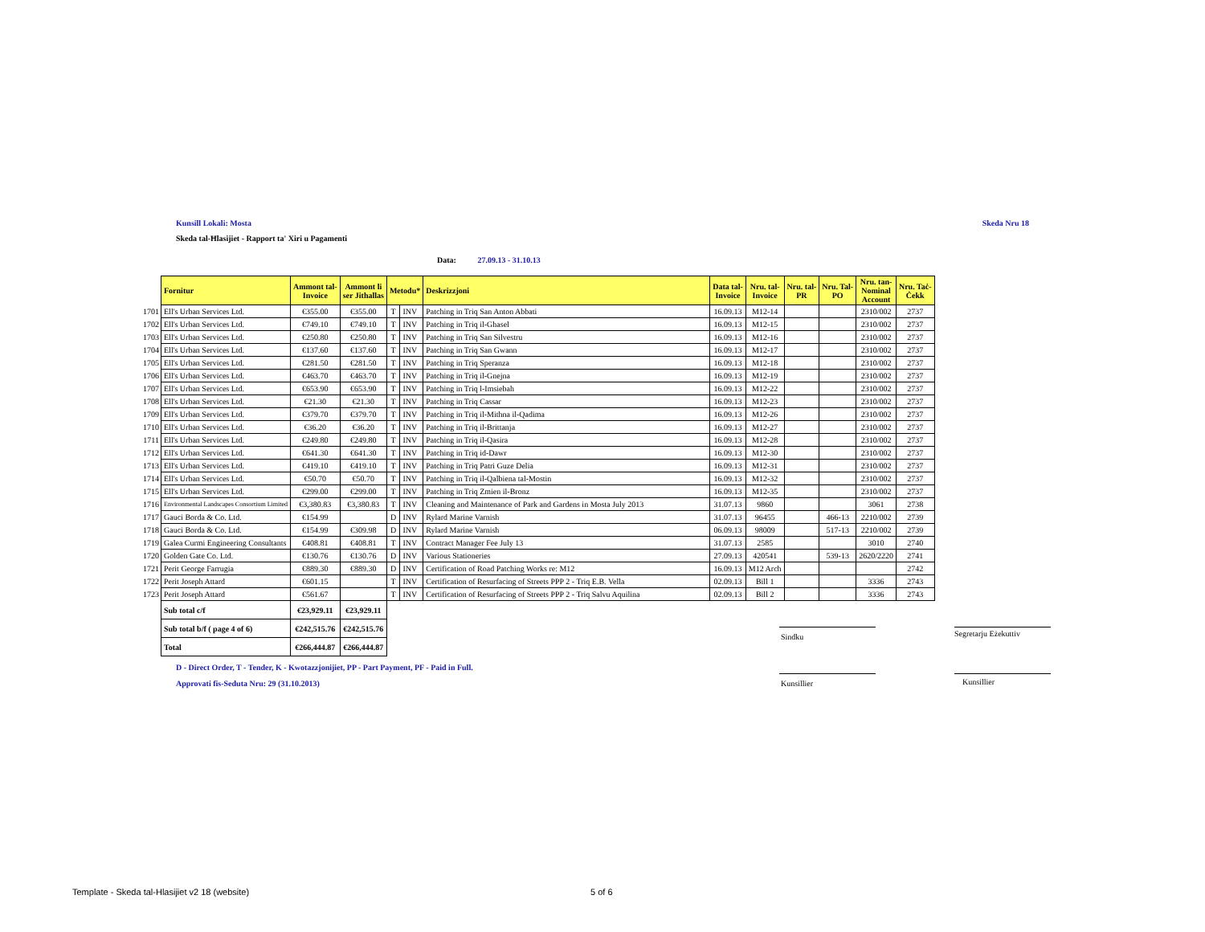Kunsill Lokali: Mosta Skeda Nru 18
Skeda tal-Ħlasijiet - Rapport ta' Xiri u Pagamenti
Data: 27.09.13 - 31.10.13
| | Fornitur | Ammont tal- Invoice | Ammont li ser Jithallas | Metodu* | | Deskrizzjoni | Data tal- Invoice | Nru. tal- Invoice | Nru. tal- PR | Nru. Tal- PO | Nru. tan- Nominal Account | Nru. Taċ- Ċekk |
| 1701 | Ell's Urban Services Ltd. | €355.00 | €355.00 | T | INV | Patching in Triq San Anton Abbati | 16.09.13 | M12-14 | | | 2310/002 | 2737 |
| 1702 | Ell's Urban Services Ltd. | €749.10 | €749.10 | T | INV | Patching in Triq il-Ghasel | 16.09.13 | M12-15 | | | 2310/002 | 2737 |
| 1703 | Ell's Urban Services Ltd. | €250.80 | €250.80 | T | INV | Patching in Triq San Silvestru | 16.09.13 | M12-16 | | | 2310/002 | 2737 |
| 1704 | Ell's Urban Services Ltd. | €137.60 | €137.60 | T | INV | Patching in Triq San Gwann | 16.09.13 | M12-17 | | | 2310/002 | 2737 |
| 1705 | Ell's Urban Services Ltd. | €281.50 | €281.50 | T | INV | Patching in Triq Speranza | 16.09.13 | M12-18 | | | 2310/002 | 2737 |
| 1706 | Ell's Urban Services Ltd. | €463.70 | €463.70 | T | INV | Patching in Triq il-Gnejna | 16.09.13 | M12-19 | | | 2310/002 | 2737 |
| 1707 | Ell's Urban Services Ltd. | €653.90 | €653.90 | T | INV | Patching in Triq l-Imsiebah | 16.09.13 | M12-22 | | | 2310/002 | 2737 |
| 1708 | Ell's Urban Services Ltd. | €21.30 | €21.30 | T | INV | Patching in Triq Cassar | 16.09.13 | M12-23 | | | 2310/002 | 2737 |
| 1709 | Ell's Urban Services Ltd. | €379.70 | €379.70 | T | INV | Patching in Triq il-Mithna il-Qadima | 16.09.13 | M12-26 | | | 2310/002 | 2737 |
| 1710 | Ell's Urban Services Ltd. | €36.20 | €36.20 | T | INV | Patching in Triq il-Brittanja | 16.09.13 | M12-27 | | | 2310/002 | 2737 |
| 1711 | Ell's Urban Services Ltd. | €249.80 | €249.80 | T | INV | Patching in Triq il-Qasira | 16.09.13 | M12-28 | | | 2310/002 | 2737 |
| 1712 | Ell's Urban Services Ltd. | €641.30 | €641.30 | T | INV | Patching in Triq id-Dawr | 16.09.13 | M12-30 | | | 2310/002 | 2737 |
| 1713 | Ell's Urban Services Ltd. | €419.10 | €419.10 | T | INV | Patching in Triq Patri Guze Delia | 16.09.13 | M12-31 | | | 2310/002 | 2737 |
| 1714 | Ell's Urban Services Ltd. | €50.70 | €50.70 | T | INV | Patching in Triq il-Qalbiena tal-Mostin | 16.09.13 | M12-32 | | | 2310/002 | 2737 |
| 1715 | Ell's Urban Services Ltd. | €299.00 | €299.00 | T | INV | Patching in Triq Zmien il-Bronz | 16.09.13 | M12-35 | | | 2310/002 | 2737 |
| 1716 | Environmental Landscapes Consortium Limited | €3,380.83 | €3,380.83 | T | INV | Cleaning and Maintenance of Park and Gardens in Mosta July 2013 | 31.07.13 | 9860 | | | 3061 | 2738 |
| 1717 | Gauci Borda & Co. Ltd. | €154.99 | | D | INV | Rylard Marine Varnish | 31.07.13 | 96455 | | 466-13 | 2210/002 | 2739 |
| 1718 | Gauci Borda & Co. Ltd. | €154.99 | €309.98 | D | INV | Rylard Marine Varnish | 06.09.13 | 98009 | | 517-13 | 2210/002 | 2739 |
| 1719 | Galea Curmi Engineering Consultants | €408.81 | €408.81 | T | INV | Contract Manager Fee July 13 | 31.07.13 | 2585 | | | 3010 | 2740 |
| 1720 | Golden Gate Co. Ltd. | €130.76 | €130.76 | D | INV | Various Stationeries | 27.09.13 | 420541 | | 539-13 | 2620/2220 | 2741 |
| 1721 | Perit George Farrugia | €889.30 | €889.30 | D | INV | Certification of Road Patching Works re: M12 | 16.09.13 | M12 Arch | | | | 2742 |
| 1722 | Perit Joseph Attard | €601.15 | | T | INV | Certification of Resurfacing of Streets PPP 2 - Triq E.B. Vella | 02.09.13 | Bill 1 | | | 3336 | 2743 |
| 1723 | Perit Joseph Attard | €561.67 | | T | INV | Certification of Resurfacing of Streets PPP 2 - Triq Salvu Aquilina | 02.09.13 | Bill 2 | | | 3336 | 2743 |
| | Sub total c/f | €23,929.11 | €23,929.11 | | | | | | | | | |
| | Sub total b/f ( page 4 of 6) | €242,515.76 | €242,515.76 | | | | | | | | | |
| | Total | €266,444.87 | €266,444.87 | | | | | | | | | |
Sindku Segretarju Eżekuttiv
Kunsillier Kunsillier
D - Direct Order, T - Tender, K - Kwotazzjonijiet, PP - Part Payment, PF - Paid in Full.
Approvati fis-Seduta Nru: 29 (31.10.2013)
Template - Skeda tal-Hlasijiet v2 18 (website)
5 of 6